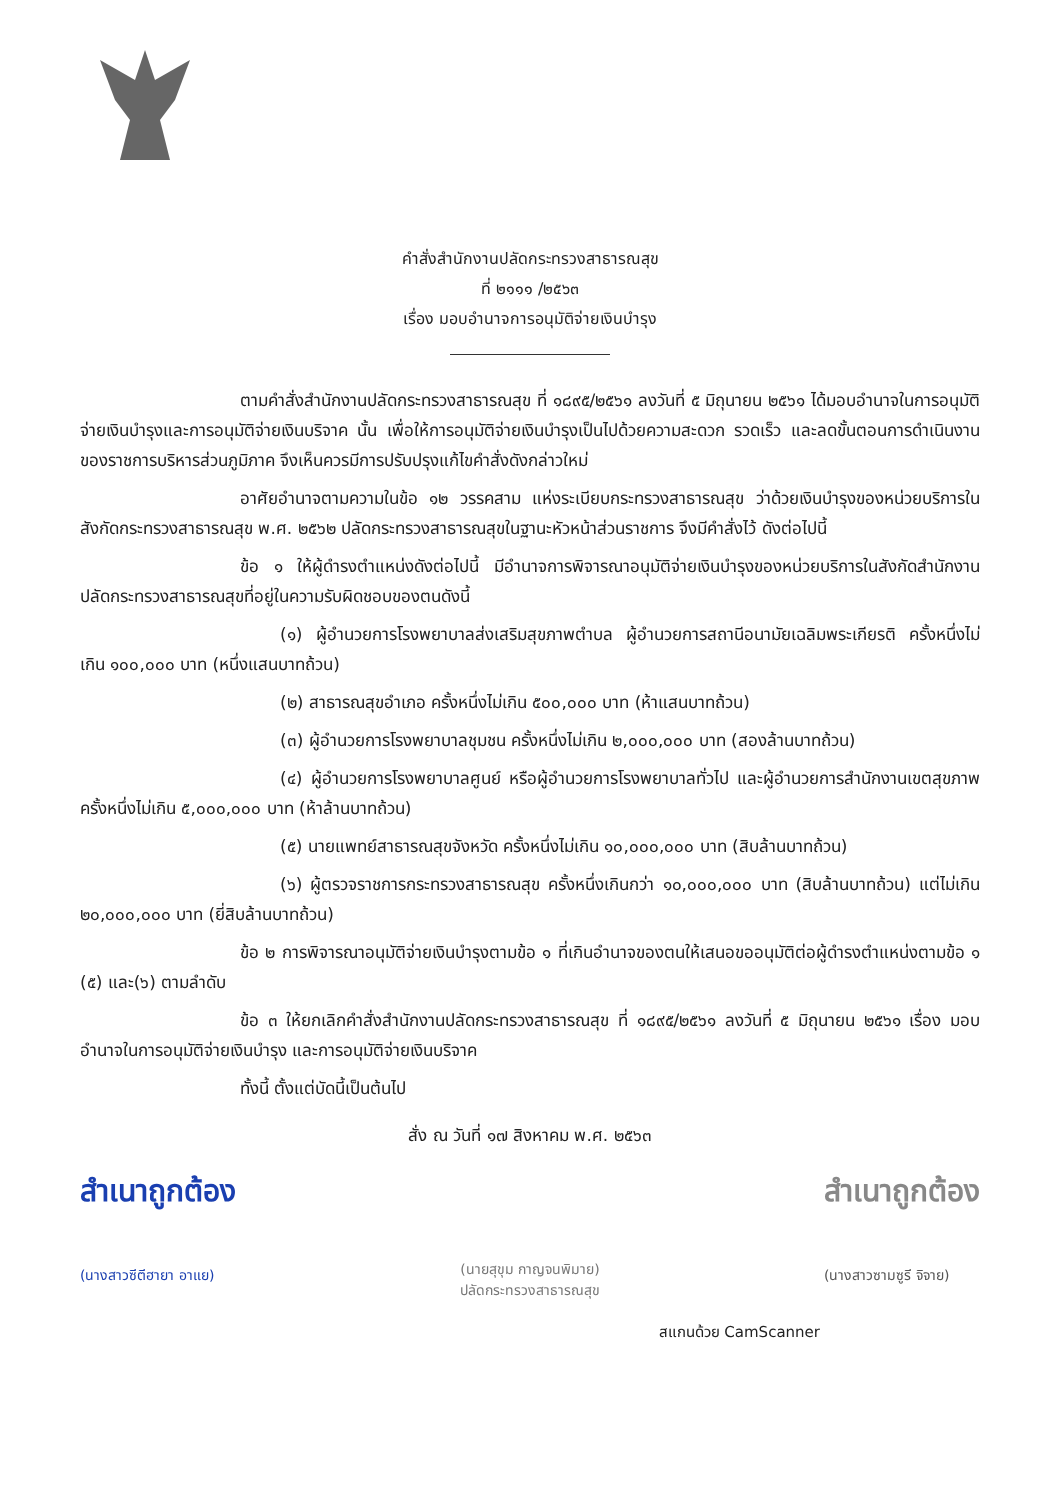คำสั่งสำนักงานปลัดกระทรวงสาธารณสุข
ที่ ๒๑๑๑ /๒๕๖๓
เรื่อง มอบอำนาจการอนุมัติจ่ายเงินบำรุง
ตามคำสั่งสำนักงานปลัดกระทรวงสาธารณสุข ที่ ๑๘๙๕/๒๕๖๑ ลงวันที่ ๕ มิถุนายน ๒๕๖๑ ได้มอบอำนาจในการอนุมัติจ่ายเงินบำรุงและการอนุมัติจ่ายเงินบริจาค นั้น เพื่อให้การอนุมัติจ่ายเงินบำรุงเป็นไปด้วยความสะดวก รวดเร็ว และลดขั้นตอนการดำเนินงานของราชการบริหารส่วนภูมิภาค จึงเห็นควรมีการปรับปรุงแก้ไขคำสั่งดังกล่าวใหม่
อาศัยอำนาจตามความในข้อ ๑๒ วรรคสาม แห่งระเบียบกระทรวงสาธารณสุข ว่าด้วยเงินบำรุงของหน่วยบริการในสังกัดกระทรวงสาธารณสุข พ.ศ. ๒๕๖๒ ปลัดกระทรวงสาธารณสุขในฐานะหัวหน้าส่วนราชการ จึงมีคำสั่งไว้ ดังต่อไปนี้
ข้อ ๑ ให้ผู้ดำรงตำแหน่งดังต่อไปนี้ มีอำนาจการพิจารณาอนุมัติจ่ายเงินบำรุงของหน่วยบริการในสังกัดสำนักงานปลัดกระทรวงสาธารณสุขที่อยู่ในความรับผิดชอบของตนดังนี้
(๑) ผู้อำนวยการโรงพยาบาลส่งเสริมสุขภาพตำบล ผู้อำนวยการสถานีอนามัยเฉลิมพระเกียรติ ครั้งหนึ่งไม่เกิน ๑๐๐,๐๐๐ บาท (หนึ่งแสนบาทถ้วน)
(๒) สาธารณสุขอำเภอ ครั้งหนึ่งไม่เกิน ๕๐๐,๐๐๐ บาท (ห้าแสนบาทถ้วน)
(๓) ผู้อำนวยการโรงพยาบาลชุมชน ครั้งหนึ่งไม่เกิน ๒,๐๐๐,๐๐๐ บาท (สองล้านบาทถ้วน)
(๔) ผู้อำนวยการโรงพยาบาลศูนย์ หรือผู้อำนวยการโรงพยาบาลทั่วไป และผู้อำนวยการสำนักงานเขตสุขภาพ ครั้งหนึ่งไม่เกิน ๕,๐๐๐,๐๐๐ บาท (ห้าล้านบาทถ้วน)
(๕) นายแพทย์สาธารณสุขจังหวัด ครั้งหนึ่งไม่เกิน ๑๐,๐๐๐,๐๐๐ บาท (สิบล้านบาทถ้วน)
(๖) ผู้ตรวจราชการกระทรวงสาธารณสุข ครั้งหนึ่งเกินกว่า ๑๐,๐๐๐,๐๐๐ บาท (สิบล้านบาทถ้วน) แต่ไม่เกิน ๒๐,๐๐๐,๐๐๐ บาท (ยี่สิบล้านบาทถ้วน)
ข้อ ๒ การพิจารณาอนุมัติจ่ายเงินบำรุงตามข้อ ๑ ที่เกินอำนาจของตนให้เสนอขออนุมัติต่อผู้ดำรงตำแหน่งตามข้อ ๑ (๕) และ(๖) ตามลำดับ
ข้อ ๓ ให้ยกเลิกคำสั่งสำนักงานปลัดกระทรวงสาธารณสุข ที่ ๑๘๙๕/๒๕๖๑ ลงวันที่ ๕ มิถุนายน ๒๕๖๑ เรื่อง มอบอำนาจในการอนุมัติจ่ายเงินบำรุง และการอนุมัติจ่ายเงินบริจาค
ทั้งนี้ ตั้งแต่บัดนี้เป็นต้นไป
สั่ง ณ วันที่ ๑๗ สิงหาคม พ.ศ. ๒๕๖๓
สำเนาถูกต้อง
(นางสาวซีตีฮายา อาแย)
(นายสุขุม กาญจนพิมาย)
ปลัดกระทรวงสาธารณสุข
สำเนาถูกต้อง
(นางสาวซามซูรี จิจาย)
สแกนด้วย CamScanner